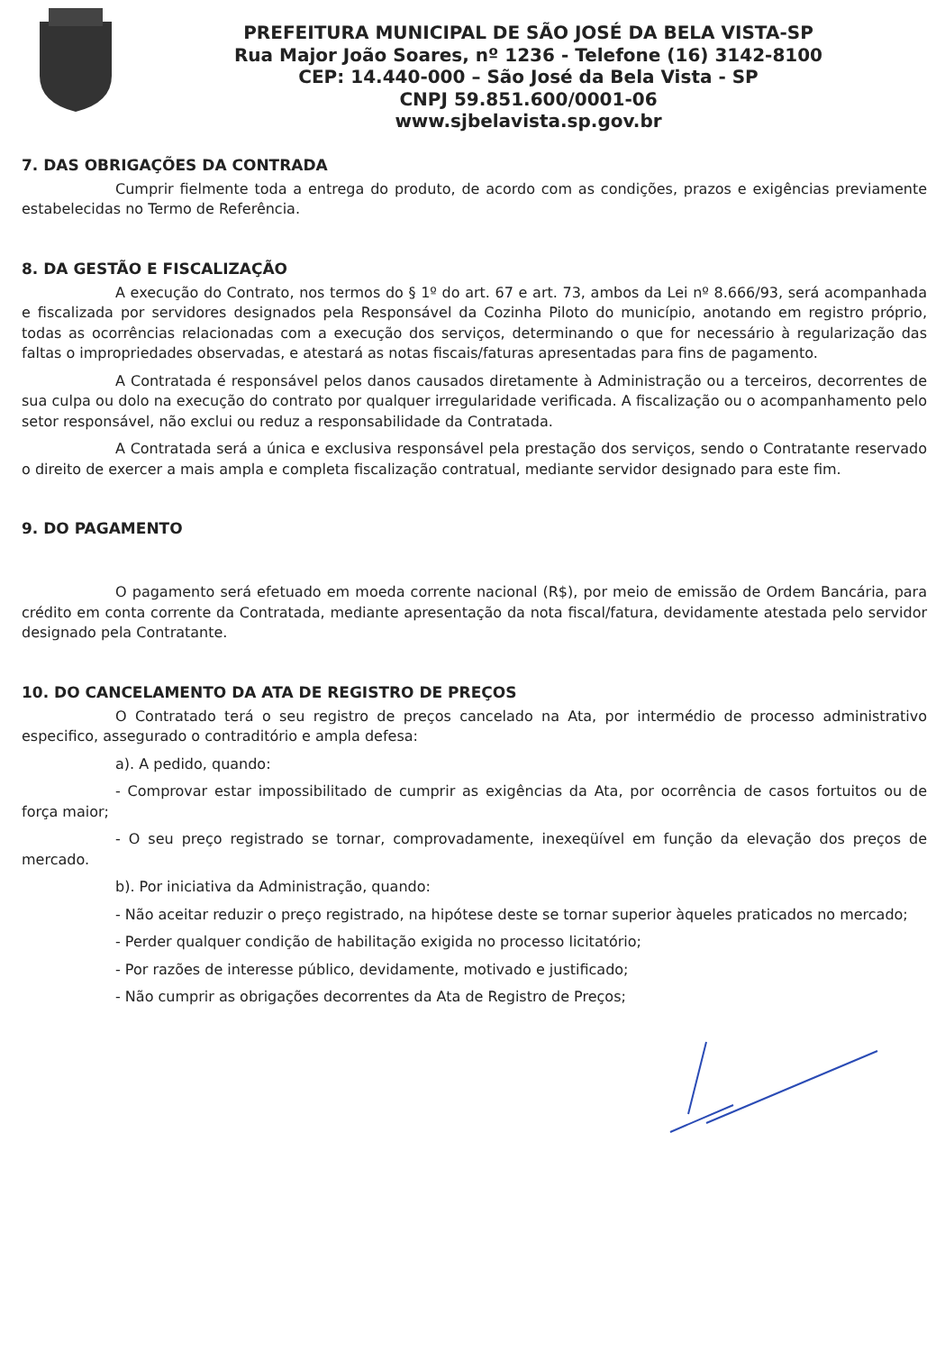PREFEITURA MUNICIPAL DE SÃO JOSÉ DA BELA VISTA-SP
Rua Major João Soares, nº 1236 - Telefone (16) 3142-8100
CEP: 14.440-000 – São José da Bela Vista - SP
CNPJ 59.851.600/0001-06
www.sjbelavista.sp.gov.br
7. DAS OBRIGAÇÕES DA CONTRADA
Cumprir fielmente toda a entrega do produto, de acordo com as condições, prazos e exigências previamente estabelecidas no Termo de Referência.
8. DA GESTÃO E FISCALIZAÇÃO
A execução do Contrato, nos termos do § 1º do art. 67 e art. 73, ambos da Lei nº 8.666/93, será acompanhada e fiscalizada por servidores designados pela Responsável da Cozinha Piloto do município, anotando em registro próprio, todas as ocorrências relacionadas com a execução dos serviços, determinando o que for necessário à regularização das faltas o impropriedades observadas, e atestará as notas fiscais/faturas apresentadas para fins de pagamento.
A Contratada é responsável pelos danos causados diretamente à Administração ou a terceiros, decorrentes de sua culpa ou dolo na execução do contrato por qualquer irregularidade verificada. A fiscalização ou o acompanhamento pelo setor responsável, não exclui ou reduz a responsabilidade da Contratada.
A Contratada será a única e exclusiva responsável pela prestação dos serviços, sendo o Contratante reservado o direito de exercer a mais ampla e completa fiscalização contratual, mediante servidor designado para este fim.
9. DO PAGAMENTO
O pagamento será efetuado em moeda corrente nacional (R$), por meio de emissão de Ordem Bancária, para crédito em conta corrente da Contratada, mediante apresentação da nota fiscal/fatura, devidamente atestada pelo servidor designado pela Contratante.
10. DO CANCELAMENTO DA ATA DE REGISTRO DE PREÇOS
O Contratado terá o seu registro de preços cancelado na Ata, por intermédio de processo administrativo especifico, assegurado o contraditório e ampla defesa:
a). A pedido, quando:
- Comprovar estar impossibilitado de cumprir as exigências da Ata, por ocorrência de casos fortuitos ou de força maior;
- O seu preço registrado se tornar, comprovadamente, inexeqüível em função da elevação dos preços de mercado.
b). Por iniciativa da Administração, quando:
- Não aceitar reduzir o preço registrado, na hipótese deste se tornar superior àqueles praticados no mercado;
- Perder qualquer condição de habilitação exigida no processo licitatório;
- Por razões de interesse público, devidamente, motivado e justificado;
- Não cumprir as obrigações decorrentes da Ata de Registro de Preços;